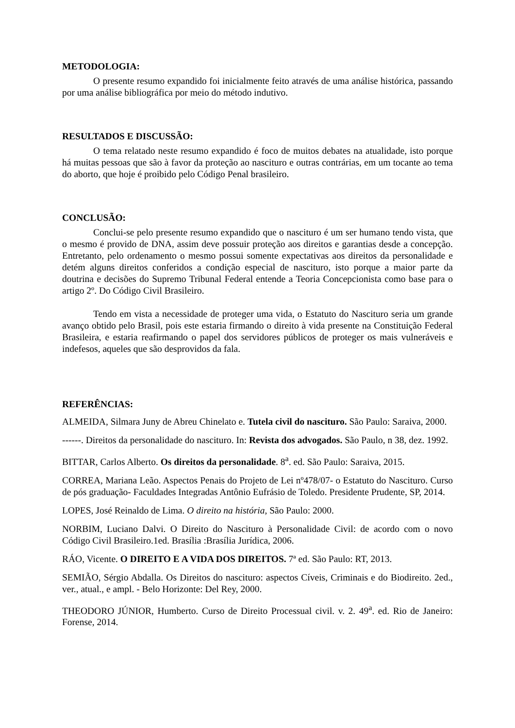METODOLOGIA:
O presente resumo expandido foi inicialmente feito através de uma análise histórica, passando por uma análise bibliográfica por meio do método indutivo.
RESULTADOS E DISCUSSÃO:
O tema relatado neste resumo expandido é foco de muitos debates na atualidade, isto porque há muitas pessoas que são à favor da proteção ao nascituro e outras contrárias, em um tocante ao tema do aborto, que hoje é proibido pelo Código Penal brasileiro.
CONCLUSÃO:
Conclui-se pelo presente resumo expandido que o nascituro é um ser humano tendo vista, que o mesmo é provido de DNA, assim deve possuir proteção aos direitos e garantias desde a concepção. Entretanto, pelo ordenamento o mesmo possui somente expectativas aos direitos da personalidade e detém alguns direitos conferidos a condição especial de nascituro, isto porque a maior parte da doutrina e decisões do Supremo Tribunal Federal entende a Teoria Concepcionista como base para o artigo 2º. Do Código Civil Brasileiro.
Tendo em vista a necessidade de proteger uma vida, o Estatuto do Nascituro seria um grande avanço obtido pelo Brasil, pois este estaria firmando o direito à vida presente na Constituição Federal Brasileira, e estaria reafirmando o papel dos servidores públicos de proteger os mais vulneráveis e indefesos, aqueles que são desprovidos da fala.
REFERÊNCIAS:
ALMEIDA, Silmara Juny de Abreu Chinelato e. Tutela civil do nascituro. São Paulo: Saraiva, 2000.
------. Direitos da personalidade do nascituro. In: Revista dos advogados. São Paulo, n 38, dez. 1992.
BITTAR, Carlos Alberto. Os direitos da personalidade. 8<sup>a</sup>. ed. São Paulo: Saraiva, 2015.
CORREA, Mariana Leão. Aspectos Penais do Projeto de Lei nº478/07- o Estatuto do Nascituro. Curso de pós graduação- Faculdades Integradas Antônio Eufrásio de Toledo. Presidente Prudente, SP, 2014.
LOPES, José Reinaldo de Lima. O direito na história, São Paulo: 2000.
NORBIM, Luciano Dalvi. O Direito do Nascituro à Personalidade Civil: de acordo com o novo Código Civil Brasileiro.1ed. Brasília :Brasília Jurídica, 2006.
RÁO, Vicente. O DIREITO E A VIDA DOS DIREITOS. 7ª ed. São Paulo: RT, 2013.
SEMIÃO, Sérgio Abdalla. Os Direitos do nascituro: aspectos Cíveis, Criminais e do Biodireito. 2ed., ver., atual., e ampl. - Belo Horizonte: Del Rey, 2000.
THEODORO JÚNIOR, Humberto. Curso de Direito Processual civil. v. 2. 49<sup>a</sup>. ed. Rio de Janeiro: Forense, 2014.